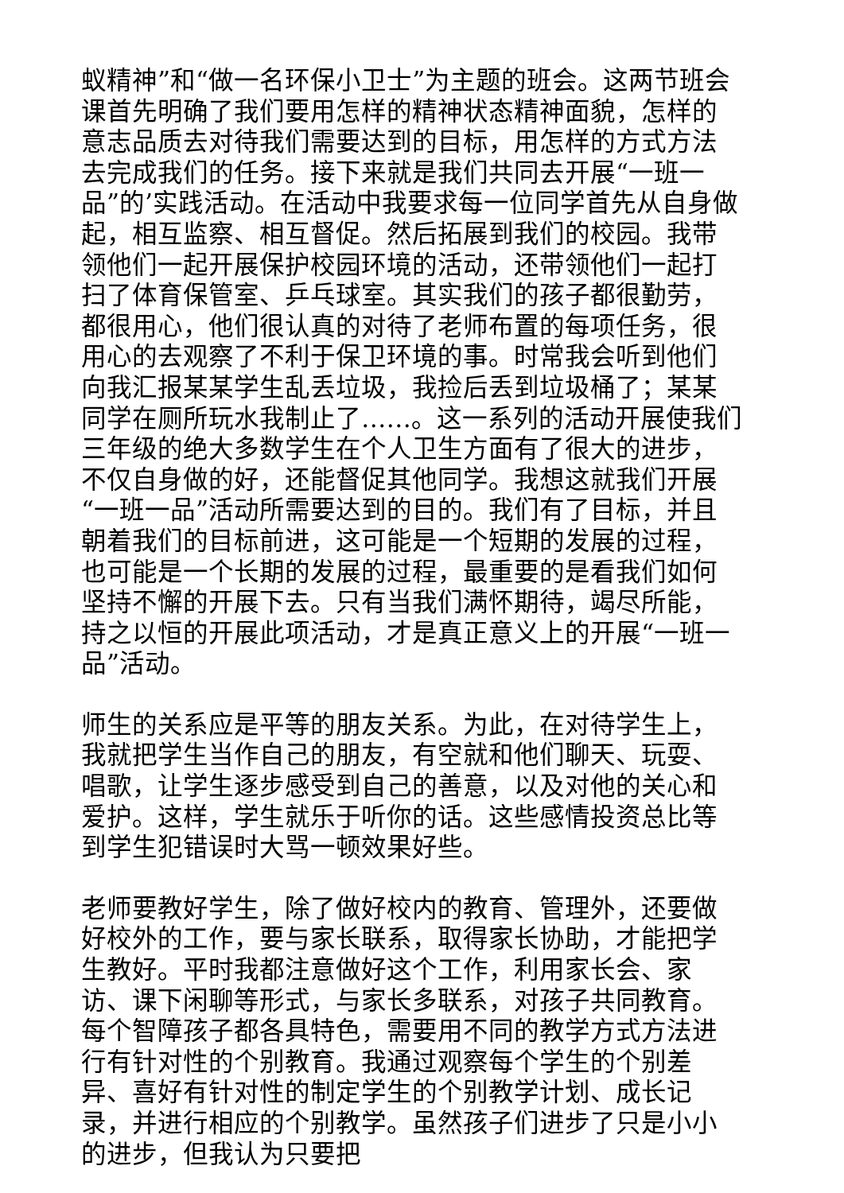蚁精神”和“做一名环保小卫士”为主题的班会。这两节班会课首先明确了我们要用怎样的精神状态精神面貌，怎样的意志品质去对待我们需要达到的目标，用怎样的方式方法去完成我们的任务。接下来就是我们共同去开展“一班一品”的’实践活动。在活动中我要求每一位同学首先从自身做起，相互监察、相互督促。然后拓展到我们的校园。我带领他们一起开展保护校园环境的活动，还带领他们一起打扫了体育保管室、乒乓球室。其实我们的孩子都很勤劳，都很用心，他们很认真的对待了老师布置的每项任务，很用心的去观察了不利于保卫环境的事。时常我会听到他们向我汇报某某学生乱丢垃圾，我捡后丢到垃圾桶了；某某同学在厕所玩水我制止了……。这一系列的活动开展使我们三年级的绝大多数学生在个人卫生方面有了很大的进步，不仅自身做的好，还能督促其他同学。我想这就我们开展“一班一品”活动所需要达到的目的。我们有了目标，并且朝着我们的目标前进，这可能是一个短期的发展的过程，也可能是一个长期的发展的过程，最重要的是看我们如何坚持不懈的开展下去。只有当我们满怀期待，竭尽所能，持之以恒的开展此项活动，才是真正意义上的开展“一班一品”活动。
师生的关系应是平等的朋友关系。为此，在对待学生上，我就把学生当作自己的朋友，有空就和他们聊天、玩耍、唱歌，让学生逐步感受到自己的善意，以及对他的关心和爱护。这样，学生就乐于听你的话。这些感情投资总比等到学生犯错误时大骂一顿效果好些。
老师要教好学生，除了做好校内的教育、管理外，还要做好校外的工作，要与家长联系，取得家长协助，才能把学生教好。平时我都注意做好这个工作，利用家长会、家访、课下闲聊等形式，与家长多联系，对孩子共同教育。每个智障孩子都各具特色，需要用不同的教学方式方法进行有针对性的个别教育。我通过观察每个学生的个别差异、喜好有针对性的制定学生的个别教学计划、成长记录，并进行相应的个别教学。虽然孩子们进步了只是小小的进步，但我认为只要把